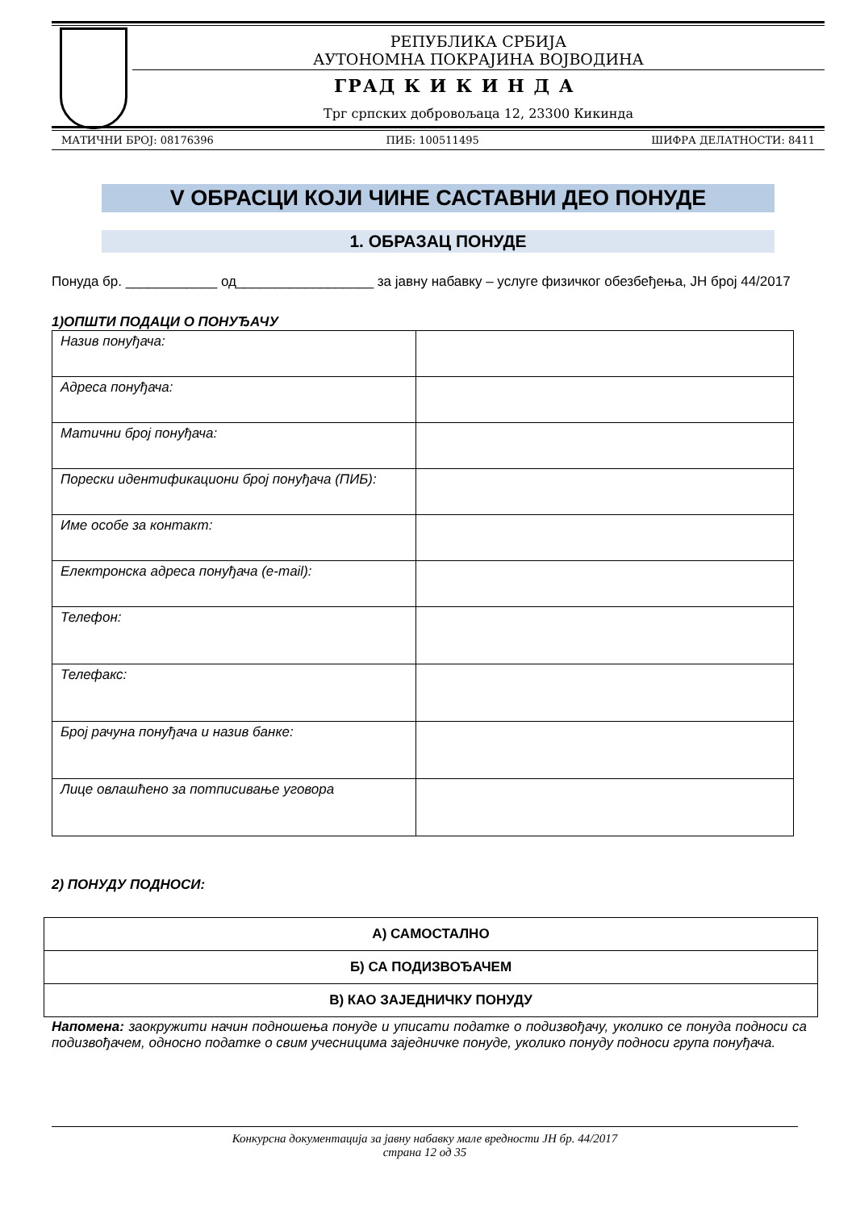РЕПУБЛИКА СРБИЈА
АУТОНОМНА ПОКРАЈИНА ВОЈВОДИНА
ГРАД К И К И Н Д А
Трг српских добровољаца 12, 23300 Кикинда
МАТИЧНИ БРОЈ: 08176396 ПИБ: 100511495 ШИФРА ДЕЛАТНОСТИ: 8411
V ОБРАСЦИ КОЈИ ЧИНЕ САСТАВНИ ДЕО ПОНУДЕ
1. ОБРАЗАЦ ПОНУДЕ
Понуда бр. ____________ од__________________ за јавну набавку – услуге физичког обезбеђења, ЈН број 44/2017
1)ОПШТИ ПОДАЦИ О ПОНУЂАЧУ
| Назив понуђача: | |
| Адреса понуђача: | |
| Матични број понуђача: | |
| Порески идентификациони број понуђача (ПИБ): | |
| Име особе за контакт: | |
| Електронска адреса понуђача (e-mail): | |
| Телефон: | |
| Телефакс: | |
| Број рачуна понуђача и назив банке: | |
| Лице овлашћено за потписивање уговора | |
2) ПОНУДУ ПОДНОСИ:
| А) САМОСТАЛНО |
| Б) СА ПОДИЗВОЂАЧЕМ |
| В) КАО ЗАЈЕДНИЧКУ ПОНУДУ |
Напомена: заокружити начин подношења понуде и уписати податке о подизвођачу, уколико се понуда подноси са подизвођачем, односно податке о свим учесницима заједничке понуде, уколико понуду подноси група понуђача.
Конкурсна документација за јавну набавку мале вредности ЈН бр. 44/2017
страна 12 од 35